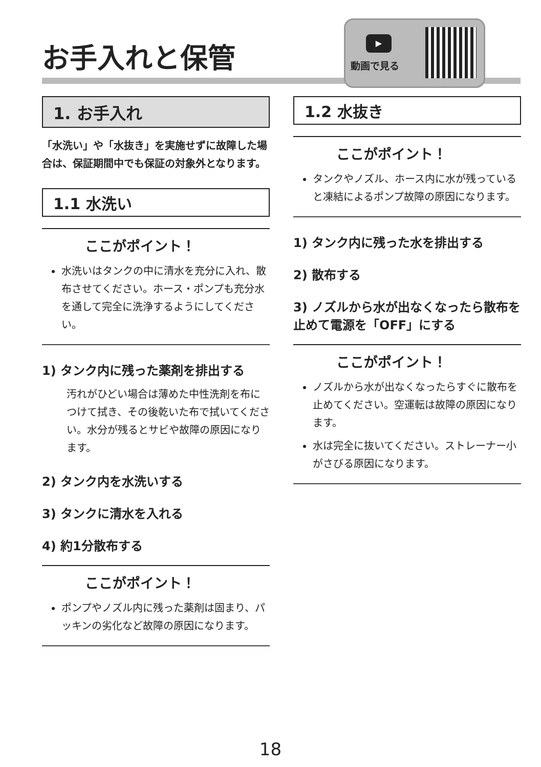お手入れと保管
▶
動画で見る
1. お手入れ
「水洗い」や「水抜き」を実施せずに故障した場合は、保証期間中でも保証の対象外となります。
1.1 水洗い
ここがポイント！
水洗いはタンクの中に清水を充分に入れ、散布させてください。ホース・ポンプも充分水を通して完全に洗浄するようにしてください。
1) タンク内に残った薬剤を排出する
汚れがひどい場合は薄めた中性洗剤を布につけて拭き、その後乾いた布で拭いてください。水分が残るとサビや故障の原因になります。
2) タンク内を水洗いする
3) タンクに清水を入れる
4) 約1分散布する
ここがポイント！
ポンプやノズル内に残った薬剤は固まり、パッキンの劣化など故障の原因になります。
1.2 水抜き
ここがポイント！
タンクやノズル、ホース内に水が残っていると凍結によるポンプ故障の原因になります。
1) タンク内に残った水を排出する
2) 散布する
3) ノズルから水が出なくなったら散布を止めて電源を「OFF」にする
ここがポイント！
ノズルから水が出なくなったらすぐに散布を止めてください。空運転は故障の原因になります。
水は完全に抜いてください。ストレーナー小がさびる原因になります。
18